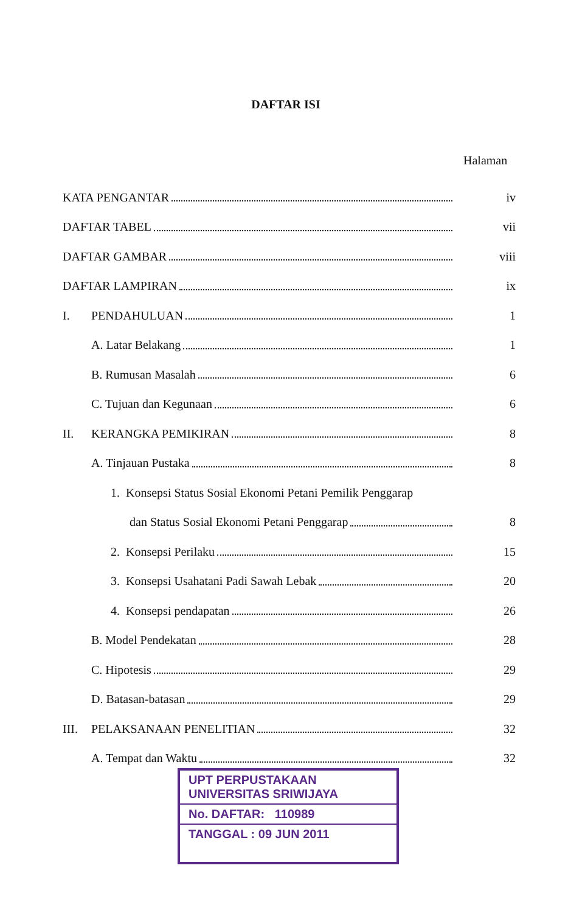DAFTAR ISI
Halaman
KATA PENGANTAR iv
DAFTAR TABEL vii
DAFTAR GAMBAR viii
DAFTAR LAMPIRAN ix
I. PENDAHULUAN 1
A. Latar Belakang 1
B. Rumusan Masalah 6
C. Tujuan dan Kegunaan 6
II. KERANGKA PEMIKIRAN 8
A. Tinjauan Pustaka 8
1. Konsepsi Status Sosial Ekonomi Petani Pemilik Penggarap
dan Status Sosial Ekonomi Petani Penggarap 8
2. Konsepsi Perilaku 15
3. Konsepsi Usahatani Padi Sawah Lebak 20
4. Konsepsi pendapatan 26
B. Model Pendekatan 28
C. Hipotesis 29
D. Batasan-batasan 29
III. PELAKSANAAN PENELITIAN 32
A. Tempat dan Waktu 32
UPT PERPUSTAKAAN
UNIVERSITAS SRIWIJAYA
No. DAFTAR: 110989
TANGGAL : 09 JUN 2011